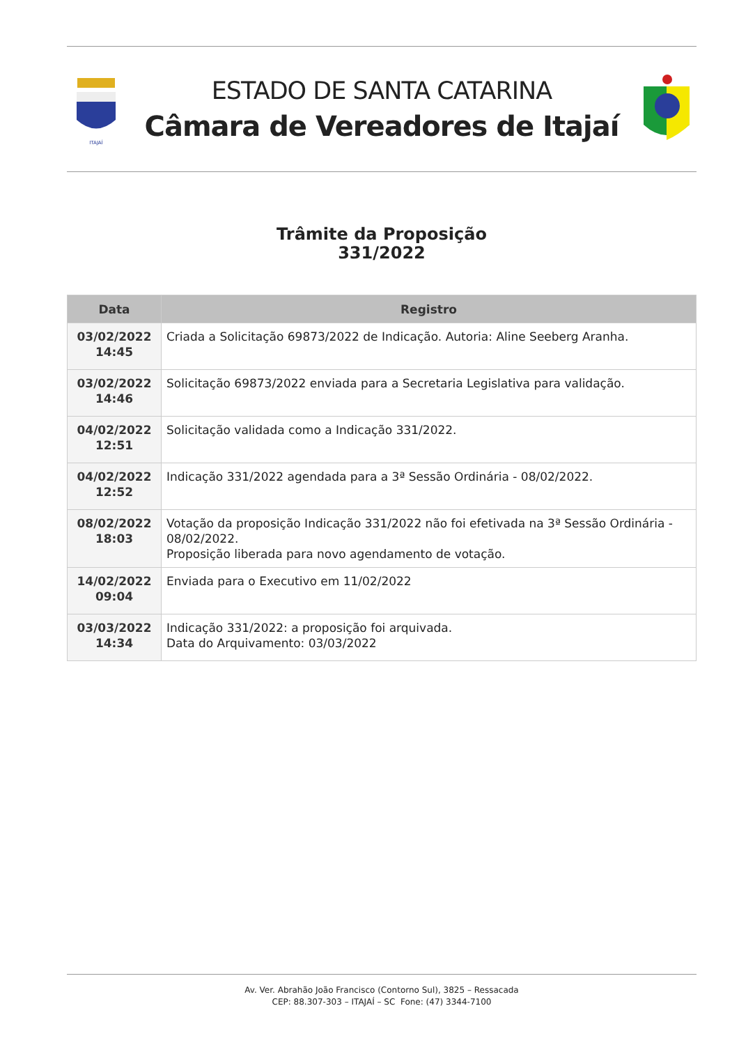ITAJAÍ
ESTADO DE SANTA CATARINA
Câmara de Vereadores de Itajaí
Trâmite da Proposição
331/2022
| Data | Registro |
| --- | --- |
| 03/02/2022 14:45 | Criada a Solicitação 69873/2022 de Indicação. Autoria: Aline Seeberg Aranha. |
| 03/02/2022 14:46 | Solicitação 69873/2022 enviada para a Secretaria Legislativa para validação. |
| 04/02/2022 12:51 | Solicitação validada como a Indicação 331/2022. |
| 04/02/2022 12:52 | Indicação 331/2022 agendada para a 3ª Sessão Ordinária - 08/02/2022. |
| 08/02/2022 18:03 | Votação da proposição Indicação 331/2022 não foi efetivada na 3ª Sessão Ordinária - 08/02/2022. Proposição liberada para novo agendamento de votação. |
| 14/02/2022 09:04 | Enviada para o Executivo em 11/02/2022 |
| 03/03/2022 14:34 | Indicação 331/2022: a proposição foi arquivada. Data do Arquivamento: 03/03/2022 |
Av. Ver. Abrahão João Francisco (Contorno Sul), 3825 – Ressacada
CEP: 88.307-303 – ITAJAÍ – SC Fone: (47) 3344-7100